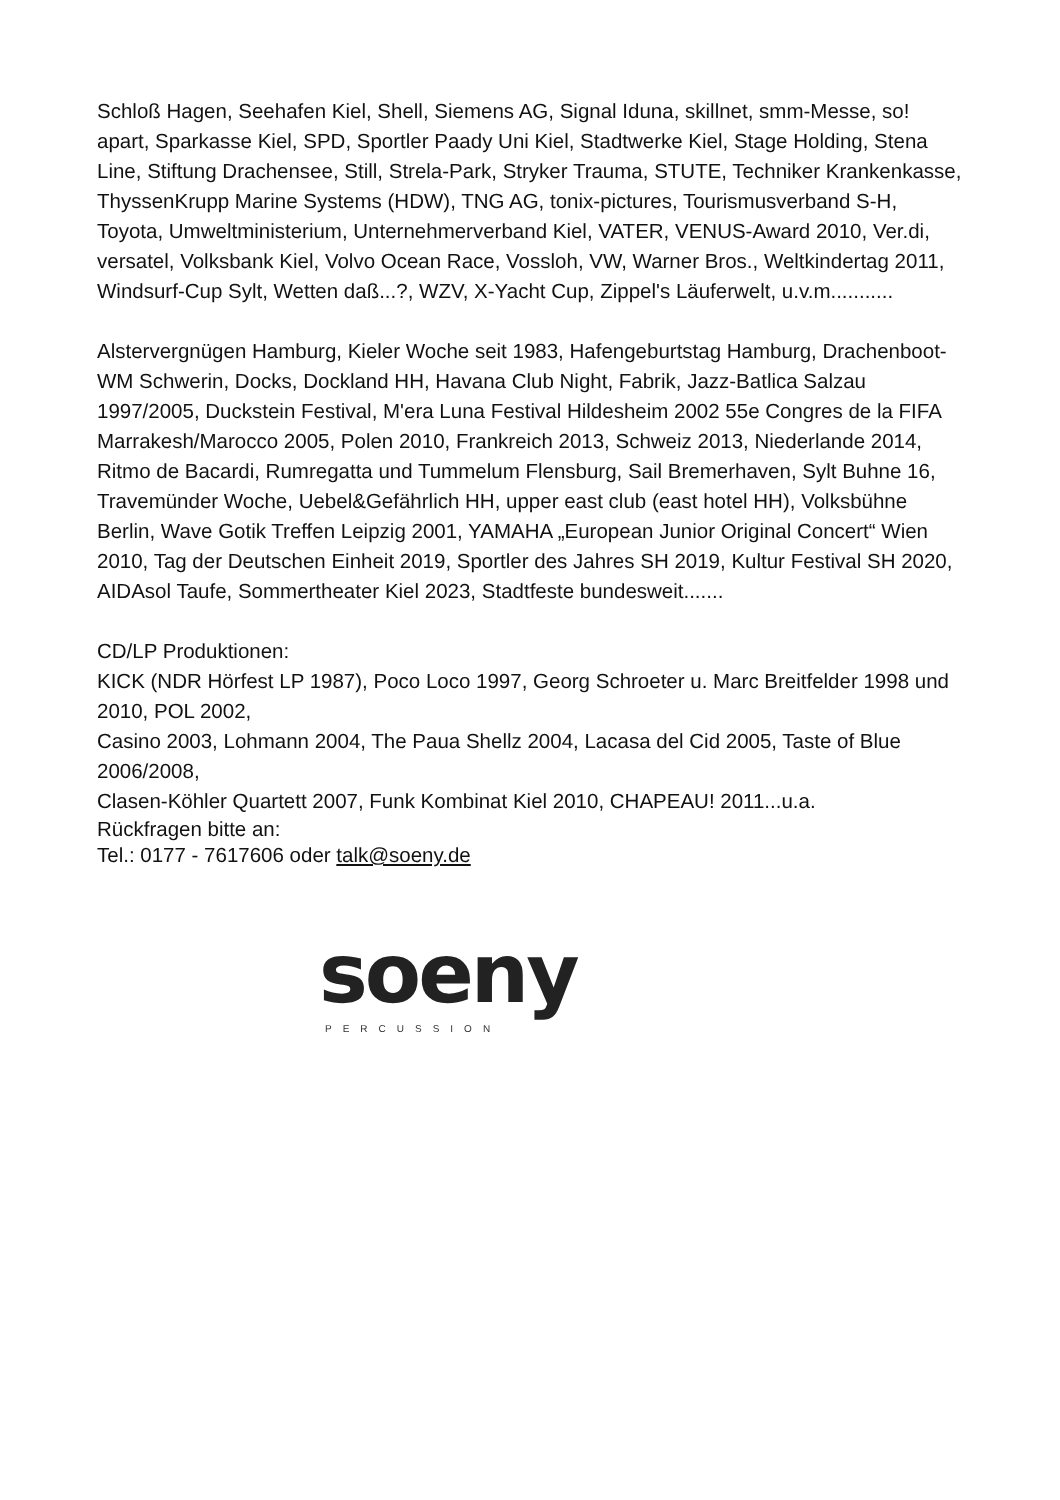Schloß Hagen, Seehafen Kiel, Shell, Siemens AG, Signal Iduna, skillnet, smm-Messe, so! apart, Sparkasse Kiel, SPD, Sportler Paady Uni Kiel, Stadtwerke Kiel, Stage Holding, Stena Line, Stiftung Drachensee, Still, Strela-Park, Stryker Trauma, STUTE, Techniker Krankenkasse, ThyssenKrupp Marine Systems (HDW), TNG AG, tonix-pictures, Tourismusverband S-H, Toyota, Umweltministerium, Unternehmerverband Kiel, VATER, VENUS-Award 2010, Ver.di, versatel, Volksbank Kiel, Volvo Ocean Race, Vossloh, VW, Warner Bros., Weltkindertag 2011, Windsurf-Cup Sylt, Wetten daß...?, WZV, X-Yacht Cup, Zippel's Läuferwelt, u.v.m...........
Alstervergnügen Hamburg, Kieler Woche seit 1983, Hafengeburtstag Hamburg, Drachenboot-WM Schwerin, Docks, Dockland HH, Havana Club Night, Fabrik, Jazz-Batlica Salzau 1997/2005, Duckstein Festival, M'era Luna Festival Hildesheim 2002 55e Congres de la FIFA Marrakesh/Marocco 2005, Polen 2010, Frankreich 2013, Schweiz 2013, Niederlande 2014, Ritmo de Bacardi, Rumregatta und Tummelum Flensburg, Sail Bremerhaven, Sylt Buhne 16, Travemünder Woche, Uebel&Gefährlich HH, upper east club (east hotel HH), Volksbühne Berlin, Wave Gotik Treffen Leipzig 2001, YAMAHA „European Junior Original Concert“ Wien 2010, Tag der Deutschen Einheit 2019, Sportler des Jahres SH 2019, Kultur Festival SH 2020, AIDAsol Taufe, Sommertheater Kiel 2023, Stadtfeste bundesweit.......
CD/LP Produktionen:
KICK (NDR Hörfest LP 1987), Poco Loco 1997, Georg Schroeter u. Marc Breitfelder 1998 und 2010, POL 2002,
Casino 2003, Lohmann 2004, The Paua Shellz 2004, Lacasa del Cid 2005, Taste of Blue 2006/2008,
Clasen-Köhler Quartett 2007, Funk Kombinat Kiel 2010, CHAPEAU! 2011...u.a.
Rückfragen bitte an:
Tel.: 0177 - 7617606 oder talk@soeny.de
soeny
PERCUSSION